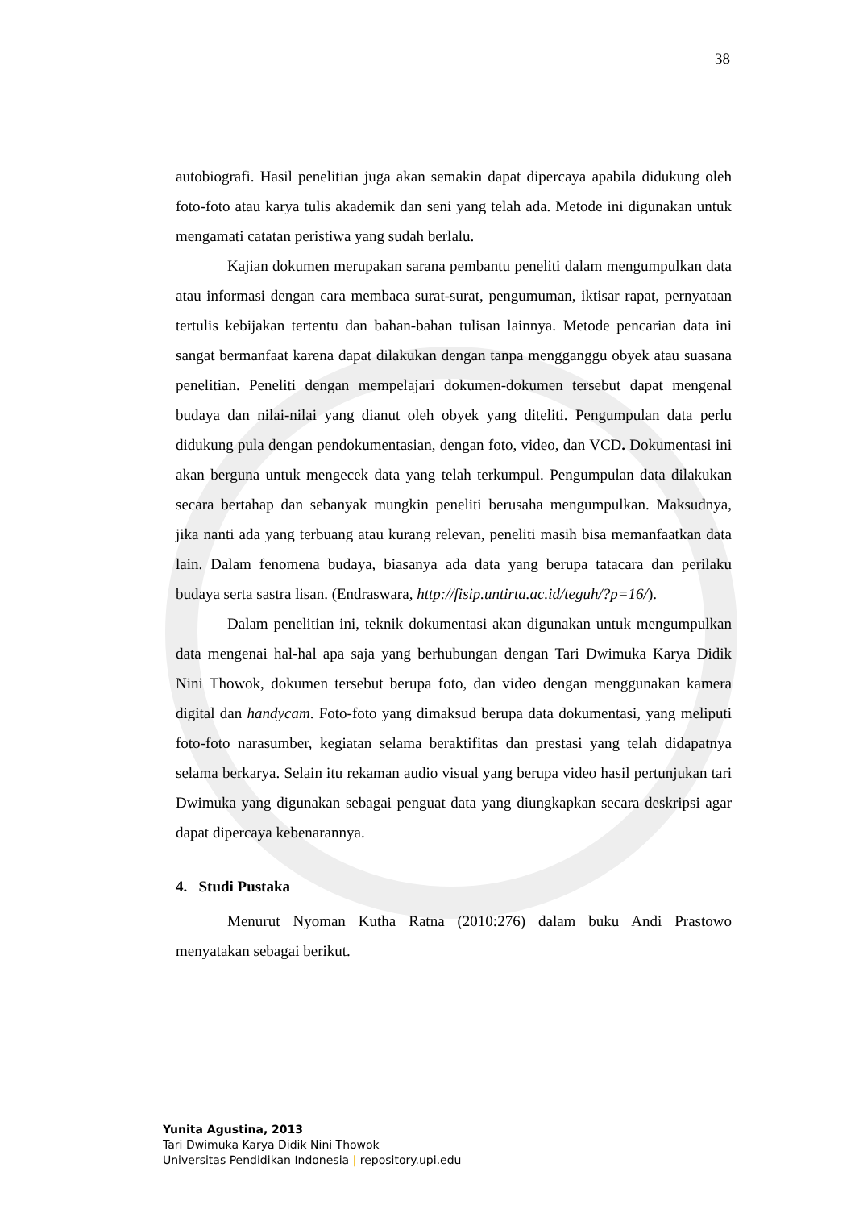38
autobiografi. Hasil penelitian juga akan semakin dapat dipercaya apabila didukung oleh foto-foto atau karya tulis akademik dan seni yang telah ada. Metode ini digunakan untuk mengamati catatan peristiwa yang sudah berlalu.
Kajian dokumen merupakan sarana pembantu peneliti dalam mengumpulkan data atau informasi dengan cara membaca surat-surat, pengumuman, iktisar rapat, pernyataan tertulis kebijakan tertentu dan bahan-bahan tulisan lainnya. Metode pencarian data ini sangat bermanfaat karena dapat dilakukan dengan tanpa mengganggu obyek atau suasana penelitian. Peneliti dengan mempelajari dokumen-dokumen tersebut dapat mengenal budaya dan nilai-nilai yang dianut oleh obyek yang diteliti. Pengumpulan data perlu didukung pula dengan pendokumentasian, dengan foto, video, dan VCD. Dokumentasi ini akan berguna untuk mengecek data yang telah terkumpul. Pengumpulan data dilakukan secara bertahap dan sebanyak mungkin peneliti berusaha mengumpulkan. Maksudnya, jika nanti ada yang terbuang atau kurang relevan, peneliti masih bisa memanfaatkan data lain. Dalam fenomena budaya, biasanya ada data yang berupa tatacara dan perilaku budaya serta sastra lisan. (Endraswara, http://fisip.untirta.ac.id/teguh/?p=16/).
Dalam penelitian ini, teknik dokumentasi akan digunakan untuk mengumpulkan data mengenai hal-hal apa saja yang berhubungan dengan Tari Dwimuka Karya Didik Nini Thowok, dokumen tersebut berupa foto, dan video dengan menggunakan kamera digital dan handycam. Foto-foto yang dimaksud berupa data dokumentasi, yang meliputi foto-foto narasumber, kegiatan selama beraktifitas dan prestasi yang telah didapatnya selama berkarya. Selain itu rekaman audio visual yang berupa video hasil pertunjukan tari Dwimuka yang digunakan sebagai penguat data yang diungkapkan secara deskripsi agar dapat dipercaya kebenarannya.
4. Studi Pustaka
Menurut Nyoman Kutha Ratna (2010:276) dalam buku Andi Prastowo menyatakan sebagai berikut.
Yunita Agustina, 2013
Tari Dwimuka Karya Didik Nini Thowok
Universitas Pendidikan Indonesia | repository.upi.edu